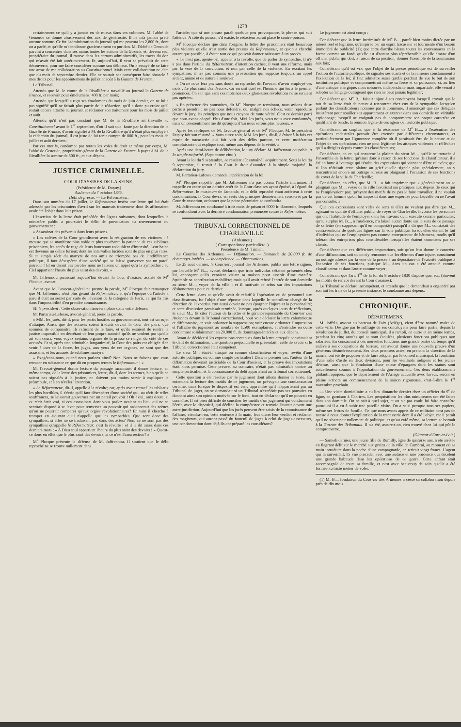1278
certainement ce qu'il y a jamais eu de mieux dans ses colonnes. M. l'abbé de Genoude se donne abusivement des airs de générosité. Il ne m'a jamais prêté aucune somme. Ce fut l'administration du journal qui me procura les 2,800 fr., dont on a parlé, et qu'elle m'abandonne gracieusement en pur don. M. l'abbé de Genoude parvint à concentrer dans ses mains toutes les actions de la Gazette, et, devenu seul propriétaire du journal, il trouve dans les cartons administratifs, les traces du don qui m'avait été fait antérieurement. Et, aujourd'hui, il veut se prévaloir de cette découverte, pour me faire considérer comme son débiteur. On a essayé de se faire une arme de ma collaboration au Constitutionnel. Mais cette collaboration ne date que du mois de septembre dernier. Elle ne saurait par conséquent faire obstacle à mes droits pour les appointemens de juillet et août à la Gazette de France.
Le Tribunal,
Attendu que M. le comte de la Rivallière a travaillé au journal la Gazette de France, et recevait pour émolumens, 400 fr. par mois;
Attendu que lorsqu'il a reçu ses émolumens du mois de juin dernier, on ne lui a pas signifié qu'il ne faisait plus partie de la rédaction; qu'il a donc pu croire qu'il restait encore attaché au journal, et réclamer son traitement pour les mois de juillet et août;
Attendu qu'il n'est pas constant que M. de la Rivallière ait travaillé au Constitutionnel avant le 1<sup>er</sup> septembre, d'où il suit que, faute par la direction de la Gazette de France, d'avoir signifié à M. de la Rivallière qu'il n'était plus employé à la rédaction du journal, il est juste de lui tenir compte de 800 fr., pour les mois de juillet et août derniers;
Par ces motifs, condamne par toutes les voies de droit et même par corps, M. l'abbé de Genoude, propriétaire-gérant de la Gazette de France, à payer à M. de la Rivallière la somme de 800 fr., et aux dépens.
JUSTICE CRIMINELLE.
COUR D'ASSISES DE LA SEINE.
(Présidence de M. Dupuy.)
Audience du 7 octobre 1835.
Délit de presse. — Le Réformateur.
Dans son numéro du 17 juillet, le Réformateur inséra une lettre qui lui était adressée par les prisonniers d'avril sur les mauvais traitemens dont ils affirmaient avoir été l'objet dans leur prison.
L'insertion de la lettre était précédée des lignes suivantes, dans lesquelles le ministère public a poursuivi le délit de provocation au renversement du gouvernement :
« Assassinat des prévenus dans leurs prisons.
» Les colères de la Cour grandissent avec la résignation de ses victimes : à mesure que se manifeste plus noble et plus touchante la patience de ces sublimes prisonniers, les accès de rage de leurs bourreaux redoublent d'intensité. Leur haine est devenue un délire furieux dont les intervalles lucides sont de plus en plus rares. Si ce simple récit du martyre de nos amis ne triomphe pas de l'indifférence publique, il faut désespérer d'une société qui se laisse gouverner par un pareil pouvoir ! Et en disant ces paroles nous ne faisons un appel qu'à la sympathie : au Ciel appartient l'heure du plus saint des devoirs. »
M. Jaffrennou paraissait aujourd'hui devant la Cour d'assises, assisté de M<sup>e</sup> Plocque, avocat.
Avant que M. l'avocat-général ne prenne la parole, M<sup>e</sup> Plocque fait remarquer que M. Jaffrennou n'est plus gérant du Réformateur, et qu'à l'époque où l'article a paru il était au secret par suite de l'évasion de la catégorie de Paris, ce qui l'a mis dans l'impossibilité d'en prendre connaissance.
M. le président : Cette observation trouvera place dans votre défense.
M. Partarieu-Lafosse, avocat-général, prend la parole.
« MM. les jurés, dit-il, pour les partis hostiles au gouvernement, tout est un sujet d'attaque. Ainsi, que des accusés soient traduits devant la Cour des pairs; que sommés de comparaître, ils refusent de le faire, et qu'ils essaient de rendre la justice impossible en décrétant de leur propre autorité qu'ils ne veulent pas qu'elle ait son cours, vous voyez certains organes de la presse se ranger du côté de ces accusés. Et si, après une admirable longanimité, la Cour des pairs est obligée d'en venir à user de la force, les juges, aux yeux de ces organes, ne sont que des assassins, et les accusés de sublimes martyrs.
» Exagérons-nous, quand nous parlons ainsi? Non. Nous ne faisons que vous retracer en substance ce que dit en propres termes le Réformateur ! »
M. l'avocat-général donne lecture du passage incriminé; il donne lecture, en même temps, de la lettre des prisonniers, lettre, dit-il, dont les termes, bien qu'ils ne soient pas signalés à la justice, ne doivent pas moins servir à expliquer le préambule, et à en révéler l'intention.
« Le Réformateur, dit-il, appelle à la révolte; car, après avoir retracé les tableaux les plus horribles, il s'écrie qu'il faut désespérer d'une société qui, au récit de telles souffrances, se laisserait gouverner par un pareil pouvoir ! Oh ! oui, sans doute, si ce récit était vrai, si ces assassinats dont vous parlez avaient eu lieu, qui ne se sentirait disposé à se lever pour renverser un pouvoir qui ordonnerait des scènes qu'on ne pourrait comparer qu'aux orgies révolutionnaires? En vain il cherche à tromper en ajoutant qu'il n'appelle que les sympathies. Que sont donc des sympathies, si elles ne se traduisent pas dans des actes? Non, ce ne sont pas des sympathies qu'appelle le Réformateur; c'est la révolte ! et il le dit assez dans ces derniers mots : « A Dieu seul appartient l'heure du plus saint des devoirs ! » Qu'est-ce donc en effet que le plus saint des devoirs, si ce n'est l'insurrection? »
M<sup>e</sup> Plocque présente la défense de M. Jaffrennou. Il soutient que le délit reproché ne se trouve nullement dans
l'article; que si une phrase paraît quelque peu provoquante, la phrase qui suit l'atténue. A côté du poison, s'il existe, le rédacteur aurait placé le contre-poison.
M<sup>e</sup> Plocque déclare que dans l'origine, la lettre des prisonniers était beaucoup plus violente qu'elle n'est sortie des presses du Réformateur, et qu'on a cherché autant que possible, à éviter tout ce qui pouvait donner naissance à un procès.
« Ce n'est pas, ajoute-t-il, appeler à la révolte, que de parler de sympathie. Il n'y a pas dans l'article du Réformateur, d'intention cachée; il veut une réforme, mais par la voie de la conviction, et non par celle de la violence. En excitant les sympathies, il n'a pas commis une provocation qui suppose toujours un appel ardent, animé et de nature à soulever.
» On ne nous fera pas sans doute un reproche, dit l'avocat, d'avoir employé ces mots : Le plus saint des devoirs; car on sait quel est l'homme qui les a le premier prononcés. On sait que sans ces mots nos deux glorieuses révolutions ne se seraient pas opérées.
» En présence des poursuites, dit M<sup>e</sup> Plocque en terminant, nous avions deux partis à prendre : ne pas nous défendre, ou, malgré nos échecs, venir reproduire devant le jury, les principes que nous croyons de toute vérité. C'est ce dernier parti que nous avons adopté. Plus d'une fois, MM. les jurés, vous nous avez condamnés, mais un pressentiment me dit qu'aujourd'hui nous serons plus heureux. »
Après les répliques de M. l'avocat-général et de M<sup>e</sup> Plocque, M. le président Dupuy fait son résumé. « Vous aurez soin, MM. les jurés, dit-il, d'éviter à la fois cet esprit de tracasserie qui fait voir des délits partout, et cette modération complaisante qui explique tout, même aux dépens de la vérité. »
Après une demi-heure de délibération, le jury déclare M. Jaffrennou coupable, à la simple majorité. (Sept contre cinq.)
Avant la loi du 9 septembre, ce résultat eût entraîné l'acquittement. Sous la loi du 9 septembre, il restait à la Cour le droit d'annuler, à la simple majorité, la déclaration du jury.
M. Partarieu-Lafosse demande l'application de la loi.
M<sup>e</sup> Plocque rappelle que M. Jaffrennou n'a pas connu l'article incriminé. Il rappelle en outre qu'un dernier arrêt de la Cour d'assises ayant épuisé, à l'égard du Réformateur, le maximum de l'amende, et le délit reproché étant antérieur à cette condamnation, la Cour devra, en vertu des principes dernièrement consacrés par la Cour de cassation, ordonner que la peine pécuniaire se confondra.
M. Jaffrennou est condamné à trois mois de prison et 6000 fr. d'amende, lesquels se confondront avec la dernière condamnation prononcée contre le Réformateur.
TRIBUNAL CORRECTIONNEL DE CHARLEVILLE.
(Ardennes.)
( Correspondance particulière. )
Présidence de M. Tirman.
Le Courrier des Ardennes. — Diffamation. — Demande de 20,000 fr. de dommages-intérêts. — Incompétence. — Observations.
Le 25 août dernier, le Courrier, journal des Ardennes, publia une lettre signée, par laquelle M<sup>e</sup> B..., avoué, déclarait que trois individus s'étaient présentés chez lui, annonçant qu'ils venaient visiter sa maison pour asseoir d'une manière équitable sa contribution mobilière; mais qu'il avait refusé l'entrée de son domicile au sieur M..., voyer de la ville : et il motivait ce refus sur des imputations déshonorantes pour ce dernier.
Cette lettre, dans ce qu'elle avait de relatif à l'opération ou de personnel aux classificateurs, fut l'objet d'une réponse dans laquelle le contrôleur chargé de la direction de l'expertise crut aussi devoir ne pas épargner l'injure et la personnalité; et cette discussion paraissait terminée, lorsque, après quelques jours de réflexions, le sieur M... fit citer l'auteur de la lettre et le gérant-responsable du Courrier des Ardennes devant le Tribunal correctionnel, pour voir déclarer la lettre calomnieuse et diffamatoire, en voir ordonner la suppression; voir encore ordonner l'impression et l'affiche du jugement au nombre de 1,500 exemplaires, et s'entendre en outre condamner solidairement en 20,000 fr. de dommages-intérêts et aux dépens.
Avant de décider si les expressions contenues dans la lettre attaquée constituaient le délit de diffamation, une question préjudicielle se présentait : celle de savoir si le Tribunal correctionnel était compétent.
Le sieur M... était-il attaqué ou comme classificateur et voyer, revêtu d'une autorité publique, ou comme simple particulier? Dans le premier cas, l'auteur de la diffamation devenait justiciable de la Cour d'assises, et la preuve des imputations était alors permise. Cette preuve, au contraire, n'était pas admissible contre un simple particulier, et la connaissance du délit appartenait au Tribunal correctionnel.
Cette question a été résolue par le jugement dont allons donner le texte. En entendant la lecture des motifs de ce jugement, on prévoyait une condamnation certaine; mais lorsque le dispositif est venu apprendre qu'il n'appartenait pas au Tribunal de juger, on se demandait si un Tribunal n'excédait pas ses pouvoirs en donnant ainsi son opinion motivée sur le fond, tout en déclarant qu'il ne pouvait en connaître. Il est bien difficile de concilier les motifs d'un jugement qui condamnent l'écrit, avec le dispositif, qui décline la compétence et renvoie l'auteur devant une autre juridiction. Aujourd'hui que les jurés peuvent être saisis de la connaissance de l'affaire, viendra-t-on, cette sentence à la main, leur dicter leur verdict et réclamer des magistrats, qui auront passé du fauteuil de juges à celui de juges-assesseurs, une condamnation dont déjà ils ont préparé les considérans?
Le jugement est ainsi conçu :
Considérant que la lettre incriminée de M<sup>e</sup> B..., paraît bien moins dictée par un intérêt réel et légitime, qu'inspirée par un esprit tracassier et tourmenté d'un besoin immodéré de publicité (1); que cette diatribe blesse toutes les convenances en la forme comme au fond; qu'elle est d'autant plus répréhensible qu'elle émane d'un officier public qui doit, à raison de sa position, donner l'exemple de la soumission aux lois;
Considérant qu'il est vrai que l'objet de la presse périodique est de surveiller l'action de l'autorité publique, de signaler ses écarts et de la ramener constamment à l'exécution de la loi; il faut admettre aussi qu'elle perdrait de vue le but de son institution politique et compromettrait même sa force et sa puissance, si, au lieu d'une critique énergique, mais mesurée, indépendante mais impartiale, elle venait à adopter un langage outrageant que rien ne peut jamais légitimer;
Considérant que M<sup>e</sup> B... faisait injure à ses concitoyens lorsqu'il croyait que le ton de sa lettre était de nature à rencontrer chez eux de la sympathie; lorsqu'en parlant des classificateurs nommés par la commune, il annonçait que ces délégués insistèrent pour souiller ses appartemens et exercer dans son domicile un véritable espionnage; lorsqu'il ne craignait pas de compromettre son propre caractère en qualifiant de bande, la réunion légale de ces agens de l'autorité publique;
Considérant, au surplus, que si la résistance de M<sup>e</sup> B..... à l'exécution des opérations cadastrales pouvait être excusée par différentes circonstances, et particulièrement par l'ignorance complète où il paraissait être de la nature et de l'objet de ces opérations; rien ne peut légitimer les attaques violentes et réfléchies qu'il a dirigées depuis contre les classificateurs;
Considérant, en ce qui concerne la plainte du sieur M..., qu'elle se rattache à l'ensemble de la lettre; qu'ainsi donc à raison de ses fonctions de classificateur, il a été en butte à l'outrage qui résulte des expressions qui viennent d'être relevées; que si l'on réduisait cette plainte au grief qu'elle signale plus spécialement, on y rencontrerait encore un outrage adressé au plaignant à l'occasion de ses fonctions de voyer de la ville de Charleville;
Considérant, en effet, que M. B... a fait imprimer que « généralement on se plaignait que M..., voyer de la ville favorisait ses pratiques aux dépens de ceux qui ne l'employaient pas; qu'ayant des motifs de ne pas le faire travailler, il ne voulait pas de cet homme qu'on lui imposait dans une expertise pour laquelle on ne l'avait pas consulté; »
Que ces expressions sont vides de sens si elles ne veulent pas dire que M... agissant en qualité d'officier public, de voyer de Charleville, favorise les personnes qui ont l'habitude de l'employer dans les travaux qu'il exécute comme particulier; qu'au surplus M. B..., à l'audience, n'a laissé aucun doute sur le sens de ce passage de sa lettre (en supposant qu'il en comportât) puisqu'il a dit que M... constatait des contraventions de quelques lignes sur la voie publique, lorsqu'elles étaient le fait d'individus qui ne l'employaient pas comme entrepreneur de bâtimens, tandis qu'il tolérait des entreprises plus considérables lorsqu'elles étaient commises par ses clients;
Considérant que ces différentes imputations, soit qu'on leur donne le caractère d'une diffamation, soit qu'on n'y rencontre que les élémens d'une injure, constituent un outrage adressé par la voie de la presse à un dépositaire de l'autorité publique à l'occasion de ses fonctions, puisque M... dans un cas a été attaqué comme classificateur et dans l'autre comme voyer;
Considérant que l'art. 1<sup>er</sup> de la loi du 8 octobre 1830 dispose que, etc. (Suivent les motifs de renvoi devant la Cour d'assises);
Le Tribunal se déclare incompétent, et attendu que le demandeur a engendré par son fait les frais de la présente instance, le condamne aux dépens.
CHRONIQUE.
DÉPARTEMENS.
M. Joffrès, avocat au barreau de Foix (Ariége), vient d'être nommé maire de cette ville. Désigné par le suffrage de ses concitoyens pour faire partie, depuis la révolution de juillet, du conseil municipal, il a rempli, en outre et en même temps, pendant les cinq années qui se sont écoulées, plusieurs fonctions publiques non salariées. En consacrant à ces nouvelles fonctions une grande partie du temps qu'il enlève à ses occupations du barreau, cet avocat donne une nouvelle preuve d'un généreux désintéressement. Ses deux premiers actes, en prenant la direction de la mairie, ont été de proposer et de faire adopter par le conseil municipal, la fondation d'une salle d'asile en deux divisions, pour les vieillards indigens et les jeunes détenus, ainsi que la fondation d'une caisse d'épargnes dont les statuts sont actuellement soumis à l'approbation du gouvernement. Ces deux établissemens philanthropiques, que le département de l'Ariége accueille avec faveur, seront en pleine activité au commencement de la saison rigoureuse, c'est-à-dire le 1<sup>er</sup> novembre prochain.
— Une visite domiciliaire a eu lieu dimanche dernier chez un officier du 9<sup>e</sup> de ligne, en garnison à Chartres. Les perquisitions les plus minutieuses ont été faites dans son domicile. On ne sait à quel sujet, et on n'a pas voulu lui faire connaître pourquoi il a eu à subir une pareille visite. On a saisi presque tous ses papiers, même ses lettres de famille. Ce que nous avons appris de ce militaire n'est pas de nature à nous donner l'explication de la tracasserie dont il a été l'objet, car il paraît qu'il ne s'occupait nullement de politique, et qu'au café même, sa lecture se bornait à la Gazette des Tribunaux. Il n'a été, assure-t-on, rien trouvé chez lui qui pût le compromettre.
(Glaneur d'Eure-et-Loir.)
— Samedi dernier, une jeune fille de Rumilly, âgée de quatorze ans, a été arrêtée en flagrant délit sur le marché aux grains de la ville de Cambrai, au moment où sa main introduite dans la poche d'une campagnarde, en retirait vingt francs. L'agent qui la surveillait, l'a vue procéder avec une audace et une prudence qui décèlent une grande habitude dans les opérations de ce genre. Cette enfant était accompagnée de toute sa famille, et c'est avec beaucoup de soin qu'elle a été formée au triste métier de voler.
(1) M. B..., fondateur du Courrier des Ardennes a cessé sa collaboration depuis près de dix mois.